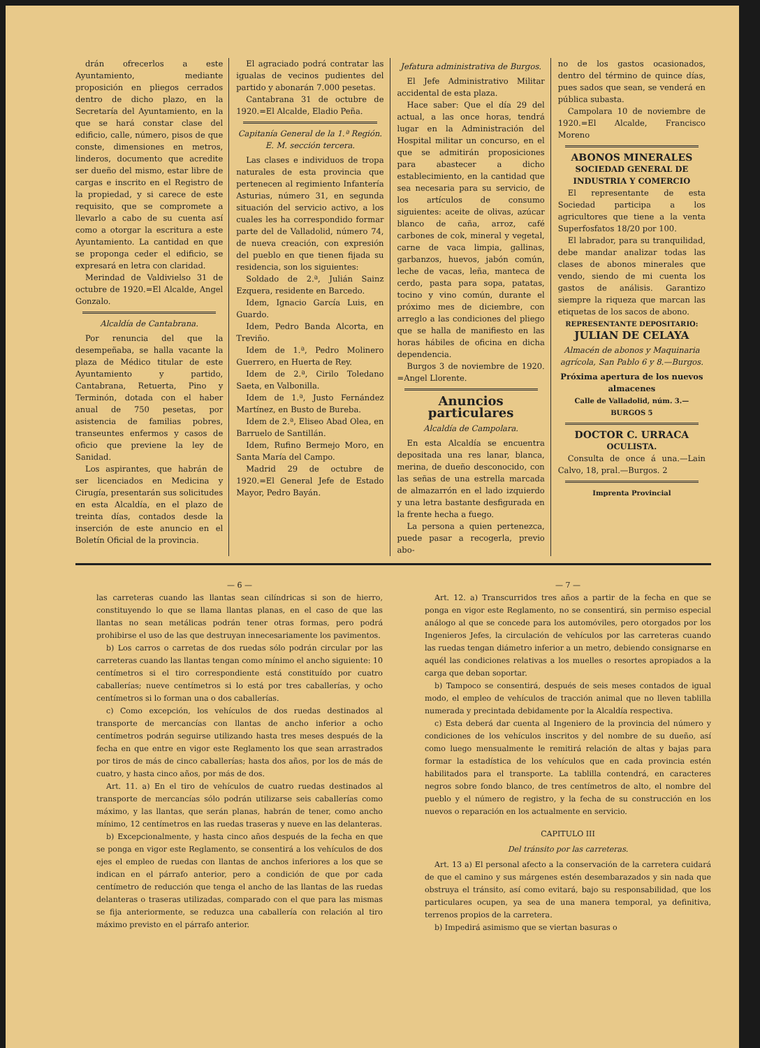drán ofrecerlos a este Ayuntamiento, mediante proposición en pliegos cerrados dentro de dicho plazo, en la Secretaría del Ayuntamiento, en la que se hará constar clase del edificio, calle, número, pisos de que conste, dimensiones en metros, linderos, documento que acredite ser dueño del mismo, estar libre de cargas e inscrito en el Registro de la propiedad, y si carece de este requisito, que se compromete a llevarlo a cabo de su cuenta así como a otorgar la escritura a este Ayuntamiento. La cantidad en que se proponga ceder el edificio, se expresará en letra con claridad.
Merindad de Valdivielso 31 de octubre de 1920.=El Alcalde, Angel Gonzalo.
Alcaldía de Cantabrana.
Por renuncia del que la desempeñaba, se halla vacante la plaza de Médico titular de este Ayuntamiento y partido, Cantabrana, Retuerta, Pino y Terminón, dotada con el haber anual de 750 pesetas, por asistencia de familias pobres, transeuntes enfermos y casos de oficio que previene la ley de Sanidad.
Los aspirantes, que habrán de ser licenciados en Medicina y Cirugía, presentarán sus solicitudes en esta Alcaldía, en el plazo de treinta días, contados desde la inserción de este anuncio en el Boletín Oficial de la provincia.
El agraciado podrá contratar las igualas de vecinos pudientes del partido y abonarán 7.000 pesetas.
Cantabrana 31 de octubre de 1920.=El Alcalde, Eladio Peña.
Capitanía General de la 1.ª Región. E. M. sección tercera.
Las clases e individuos de tropa naturales de esta provincia que pertenecen al regimiento Infantería Asturias, número 31, en segunda situación del servicio activo, a los cuales les ha correspondido formar parte del de Valladolid, número 74, de nueva creación, con expresión del pueblo en que tienen fijada su residencia, son los siguientes:
Soldado de 2.ª, Julián Sainz Ezquera, residente en Barcedo.
Idem, Ignacio García Luis, en Guardo.
Idem, Pedro Banda Alcorta, en Treviño.
Idem de 1.ª, Pedro Molinero Guerrero, en Huerta de Rey.
Idem de 2.ª, Cirilo Toledano Saeta, en Valbonilla.
Idem de 1.ª, Justo Fernández Martínez, en Busto de Bureba.
Idem de 2.ª, Eliseo Abad Olea, en Barruelo de Santillán.
Idem, Rufino Bermejo Moro, en Santa María del Campo.
Madrid 29 de octubre de 1920.=El General Jefe de Estado Mayor, Pedro Bayán.
Jefatura administrativa de Burgos.
El Jefe Administrativo Militar accidental de esta plaza.
Hace saber: Que el día 29 del actual, a las once horas, tendrá lugar en la Administración del Hospital militar un concurso, en el que se admitirán proposiciones para abastecer a dicho establecimiento, en la cantidad que sea necesaria para su servicio, de los artículos de consumo siguientes: aceite de olivas, azúcar blanco de caña, arroz, café carbones de cok, mineral y vegetal, carne de vaca limpia, gallinas, garbanzos, huevos, jabón común, leche de vacas, leña, manteca de cerdo, pasta para sopa, patatas, tocino y vino común, durante el próximo mes de diciembre, con arreglo a las condiciones del pliego que se halla de manifiesto en las horas hábiles de oficina en dicha dependencia.
Burgos 3 de noviembre de 1920. =Angel Llorente.
Anuncios particulares
Alcaldía de Campolara.
En esta Alcaldía se encuentra depositada una res lanar, blanca, merina, de dueño desconocido, con las señas de una estrella marcada de almazarrón en el lado izquierdo y una letra bastante desfigurada en la frente hecha a fuego.
La persona a quien pertenezca, puede pasar a recogerla, previo abo-
no de los gastos ocasionados, dentro del término de quince días, pues sados que sean, se venderá en pública subasta.
Campolara 10 de noviembre de 1920.=El Alcalde, Francisco Moreno
ABONOS MINERALES
SOCIEDAD GENERAL DE INDUSTRIA Y COMERCIO
El representante de esta Sociedad participa a los agricultores que tiene a la venta Superfosfatos 18/20 por 100.
El labrador, para su tranquilidad, debe mandar analizar todas las clases de abonos minerales que vendo, siendo de mi cuenta los gastos de análisis. Garantizo siempre la riqueza que marcan las etiquetas de los sacos de abono.
REPRESENTANTE DEPOSITARIO:
JULIAN DE CELAYA
Almacén de abonos y Maquinaria agrícola, San Pablo 6 y 8.—Burgos.
Próxima apertura de los nuevos almacenes
Calle de Valladolid, núm. 3.—BURGOS 5
DOCTOR C. URRACA
OCULISTA.
Consulta de once á una.—Lain Calvo, 18, pral.—Burgos. 2
Imprenta Provincial
— 6 —
las carreteras cuando las llantas sean cilíndricas si son de hierro, constituyendo lo que se llama llantas planas, en el caso de que las llantas no sean metálicas podrán tener otras formas, pero podrá prohibirse el uso de las que destruyan innecesariamente los pavimentos.
b) Los carros o carretas de dos ruedas sólo podrán circular por las carreteras cuando las llantas tengan como mínimo el ancho siguiente: 10 centímetros si el tiro correspondiente está constituído por cuatro caballerías; nueve centímetros si lo está por tres caballerías, y ocho centímetros si lo forman una o dos caballerías.
c) Como excepción, los vehículos de dos ruedas destinados al transporte de mercancías con llantas de ancho inferior a ocho centímetros podrán seguirse utilizando hasta tres meses después de la fecha en que entre en vigor este Reglamento los que sean arrastrados por tiros de más de cinco caballerías; hasta dos años, por los de más de cuatro, y hasta cinco años, por más de dos.
Art. 11. a) En el tiro de vehículos de cuatro ruedas destinados al transporte de mercancías sólo podrán utilizarse seis caballerías como máximo, y las llantas, que serán planas, habrán de tener, como ancho mínimo, 12 centímetros en las ruedas traseras y nueve en las delanteras.
b) Excepcionalmente, y hasta cinco años después de la fecha en que se ponga en vigor este Reglamento, se consentirá a los vehículos de dos ejes el empleo de ruedas con llantas de anchos inferiores a los que se indican en el párrafo anterior, pero a condición de que por cada centímetro de reducción que tenga el ancho de las llantas de las ruedas delanteras o traseras utilizadas, comparado con el que para las mismas se fija anteriormente, se reduzca una caballería con relación al tiro máximo previsto en el párrafo anterior.
— 7 —
Art. 12. a) Transcurridos tres años a partir de la fecha en que se ponga en vigor este Reglamento, no se consentirá, sin permiso especial análogo al que se concede para los automóviles, pero otorgados por los Ingenieros Jefes, la circulación de vehículos por las carreteras cuando las ruedas tengan diámetro inferior a un metro, debiendo consignarse en aquél las condiciones relativas a los muelles o resortes apropiados a la carga que deban soportar.
b) Tampoco se consentirá, después de seis meses contados de igual modo, el empleo de vehículos de tracción animal que no lleven tablilla numerada y precintada debidamente por la Alcaldía respectiva.
c) Esta deberá dar cuenta al Ingeniero de la provincia del número y condiciones de los vehículos inscritos y del nombre de su dueño, así como luego mensualmente le remitirá relación de altas y bajas para formar la estadística de los vehículos que en cada provincia estén habilitados para el transporte. La tablilla contendrá, en caracteres negros sobre fondo blanco, de tres centímetros de alto, el nombre del pueblo y el número de registro, y la fecha de su construcción en los nuevos o reparación en los actualmente en servicio.
CAPITULO III
Del tránsito por las carreteras.
Art. 13 a) El personal afecto a la conservación de la carretera cuidará de que el camino y sus márgenes estén desembarazados y sin nada que obstruya el tránsito, así como evitará, bajo su responsabilidad, que los particulares ocupen, ya sea de una manera temporal, ya definitiva, terrenos propios de la carretera.
b) Impedirá asimismo que se viertan basuras o